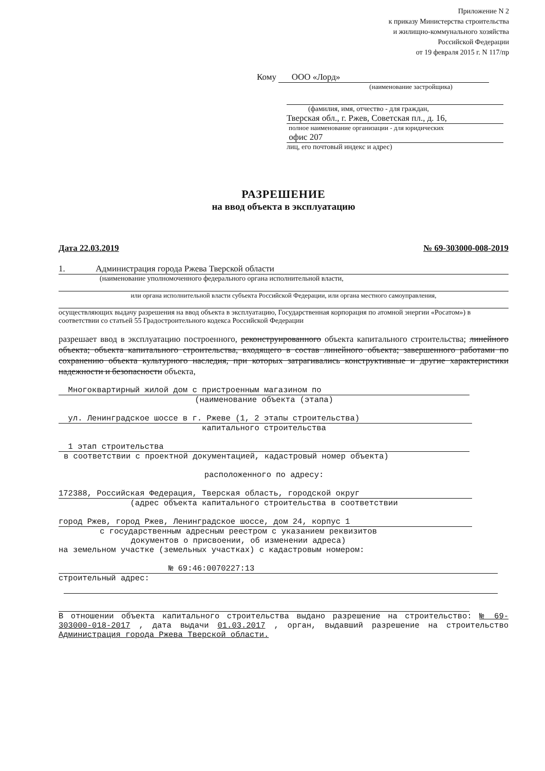Приложение N 2
к приказу Министерства строительства
и жилищно-коммунального хозяйства
Российской Федерации
от 19 февраля 2015 г. N 117/пр
Кому ООО «Лорд»
(наименование застройщика)
(фамилия, имя, отчество - для граждан,
Тверская обл., г. Ржев, Советская пл., д. 16,
полное наименование организации - для юридических
офис 207
лиц, его почтовый индекс и адрес)
РАЗРЕШЕНИЕ
на ввод объекта в эксплуатацию
Дата 22.03.2019 № 69-303000-008-2019
1. Администрация города Ржева Тверской области
(наименование уполномоченного федерального органа исполнительной власти,
или органа исполнительной власти субъекта Российской Федерации, или органа местного самоуправления,
осуществляющих выдачу разрешения на ввод объекта в эксплуатацию, Государственная корпорация по атомной энергии «Росатом») в соответствии со статьей 55 Градостроительного кодекса Российской Федерации
разрешает ввод в эксплуатацию построенного, реконструированного объекта капитального строительства; линейного объекта; объекта капитального строительства, входящего в состав линейного объекта; завершенного работами по сохранению объекта культурного наследия, при которых затрагивались конструктивные и другие характеристики надежности и безопасности объекта,
Многоквартирный жилой дом с пристроенным магазином по
(наименование объекта (этапа)
ул. Ленинградское шоссе в г. Ржеве (1, 2 этапы строительства)
капитального строительства
1 этап строительства
в соответствии с проектной документацией, кадастровый номер объекта)
расположенного по адресу:
172388, Российская Федерация, Тверская область, городской округ
(адрес объекта капитального строительства в соответствии
город Ржев, город Ржев, Ленинградское шоссе, дом 24, корпус 1
с государственным адресным реестром с указанием реквизитов
документов о присвоении, об изменении адреса)
на земельном участке (земельных участках) с кадастровым номером:
№ 69:46:0070227:13
строительный адрес:
В отношении объекта капитального строительства выдано разрешение на строительство: № 69-303000-018-2017 , дата выдачи 01.03.2017 , орган, выдавший разрешение на строительство Администрация города Ржева Тверской области.